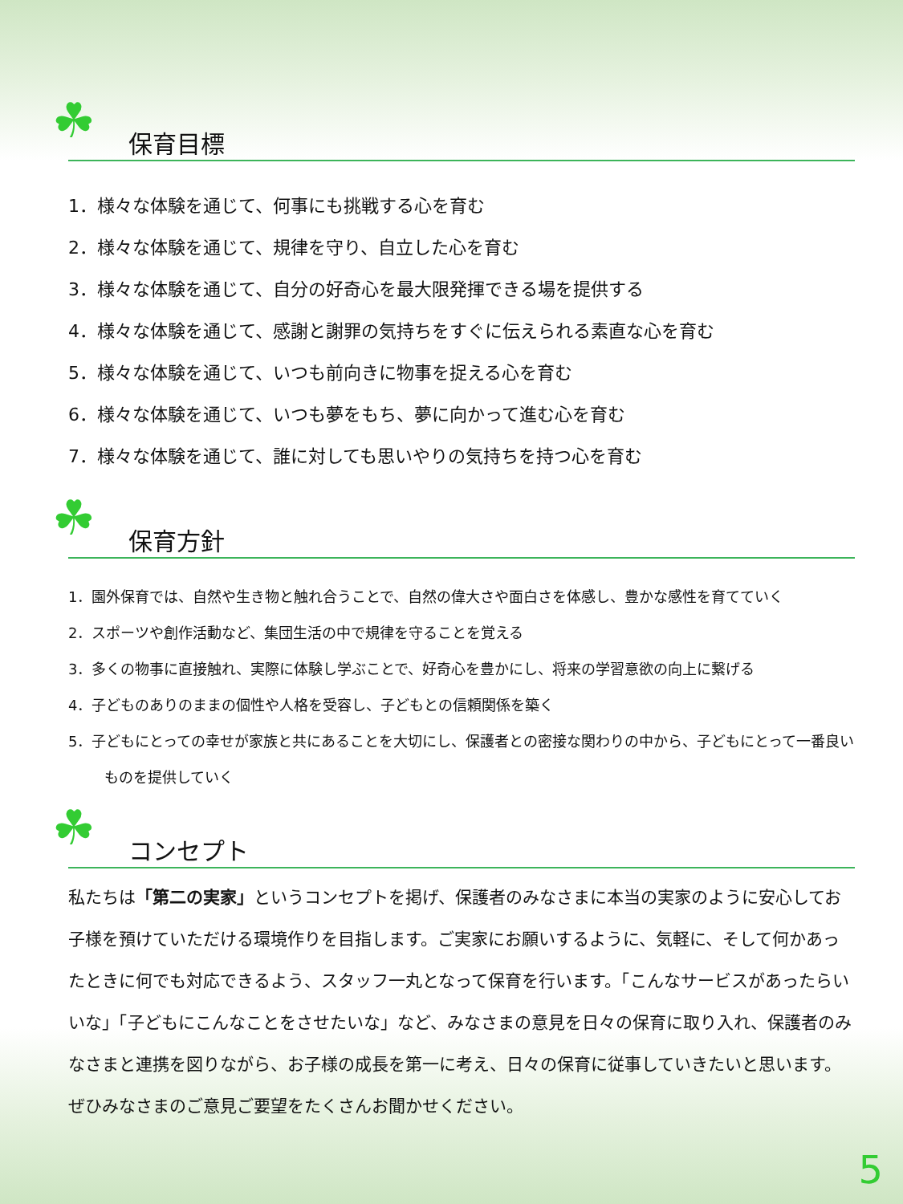☘ 保育目標
1．様々な体験を通じて、何事にも挑戦する心を育む
2．様々な体験を通じて、規律を守り、自立した心を育む
3．様々な体験を通じて、自分の好奇心を最大限発揮できる場を提供する
4．様々な体験を通じて、感謝と謝罪の気持ちをすぐに伝えられる素直な心を育む
5．様々な体験を通じて、いつも前向きに物事を捉える心を育む
6．様々な体験を通じて、いつも夢をもち、夢に向かって進む心を育む
7．様々な体験を通じて、誰に対しても思いやりの気持ちを持つ心を育む
☘ 保育方針
1．園外保育では、自然や生き物と触れ合うことで、自然の偉大さや面白さを体感し、豊かな感性を育てていく
2．スポーツや創作活動など、集団生活の中で規律を守ることを覚える
3．多くの物事に直接触れ、実際に体験し学ぶことで、好奇心を豊かにし、将来の学習意欲の向上に繋げる
4．子どものありのままの個性や人格を受容し、子どもとの信頼関係を築く
5．子どもにとっての幸せが家族と共にあることを大切にし、保護者との密接な関わりの中から、子どもにとって一番良い
ものを提供していく
☘ コンセプト
私たちは「第二の実家」というコンセプトを掲げ、保護者のみなさまに本当の実家のように安心してお子様を預けていただける環境作りを目指します。ご実家にお願いするように、気軽に、そして何かあったときに何でも対応できるよう、スタッフ一丸となって保育を行います。「こんなサービスがあったらいいな」「子どもにこんなことをさせたいな」など、みなさまの意見を日々の保育に取り入れ、保護者のみなさまと連携を図りながら、お子様の成長を第一に考え、日々の保育に従事していきたいと思います。ぜひみなさまのご意見ご要望をたくさんお聞かせください。
5